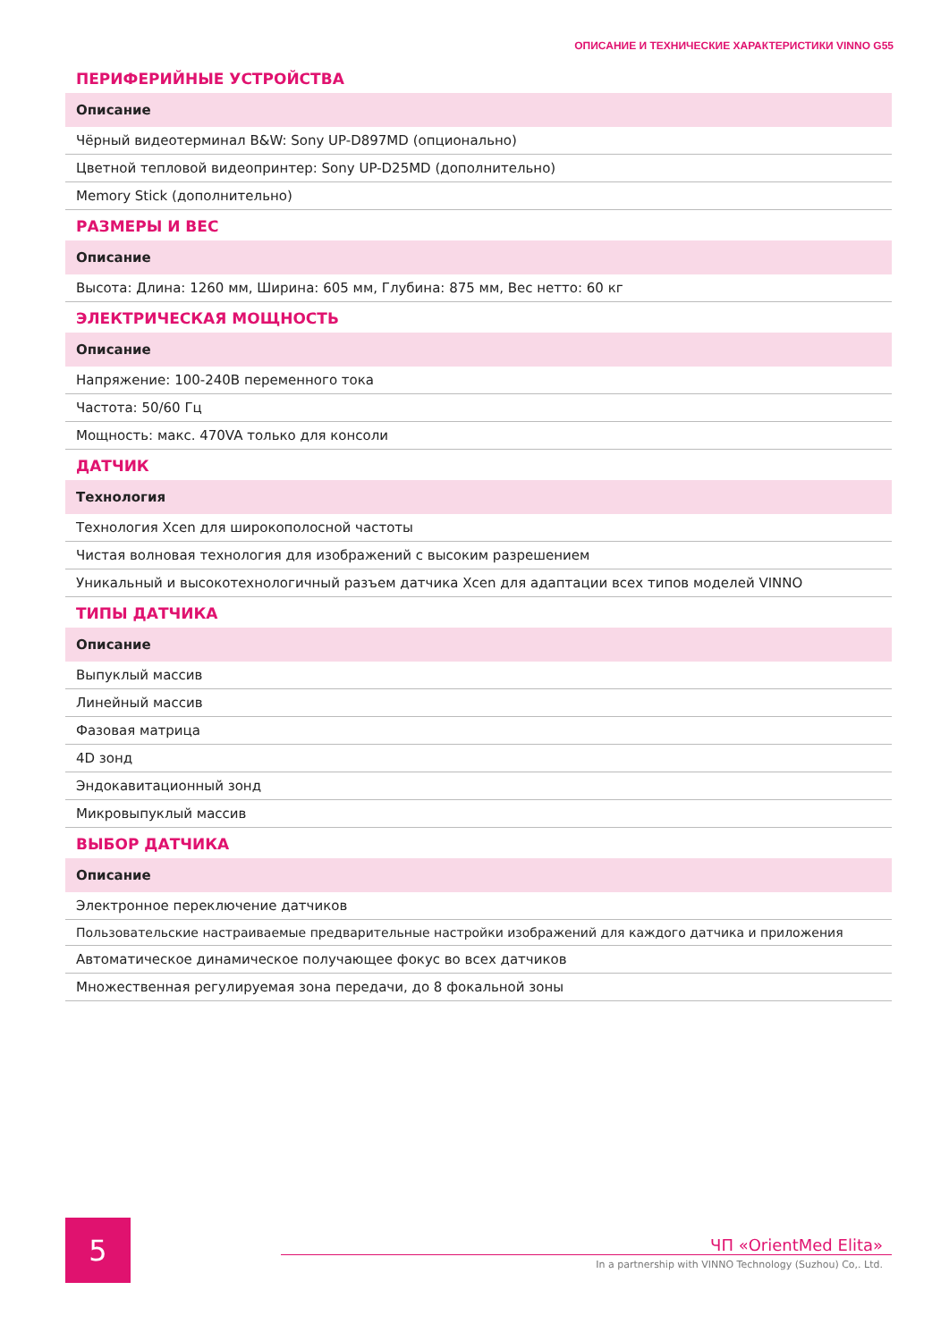ОПИСАНИЕ И ТЕХНИЧЕСКИЕ ХАРАКТЕРИСТИКИ VINNO G55
ПЕРИФЕРИЙНЫЕ УСТРОЙСТВА
| Описание |
| --- |
| Чёрный видеотерминал B&W: Sony UP-D897MD (опционально) |
| Цветной тепловой видеопринтер: Sony UP-D25MD (дополнительно) |
| Memory Stick (дополнительно) |
РАЗМЕРЫ И ВЕС
| Описание |
| --- |
| Высота: Длина: 1260 мм, Ширина: 605 мм, Глубина: 875 мм, Вес нетто: 60 кг |
ЭЛЕКТРИЧЕСКАЯ МОЩНОСТЬ
| Описание |
| --- |
| Напряжение: 100-240В переменного тока |
| Частота: 50/60 Гц |
| Мощность: макс. 470VA только для консоли |
ДАТЧИК
| Технология |
| --- |
| Технология Xcen для широкополосной частоты |
| Чистая волновая технология для изображений с высоким разрешением |
| Уникальный и высокотехнологичный разъем датчика Xcen для адаптации всех типов моделей VINNO |
ТИПЫ ДАТЧИКА
| Описание |
| --- |
| Выпуклый массив |
| Линейный массив |
| Фазовая матрица |
| 4D зонд |
| Эндокавитационный зонд |
| Микровыпуклый массив |
ВЫБОР ДАТЧИКА
| Описание |
| --- |
| Электронное переключение датчиков |
| Пользовательские настраиваемые предварительные настройки изображений для каждого датчика и приложения |
| Автоматическое динамическое получающее фокус во всех датчиков |
| Множественная регулируемая зона передачи, до 8 фокальной зоны |
5
ЧП «OrientMed Elita»
In a partnership with VINNO Technology (Suzhou) Co,. Ltd.